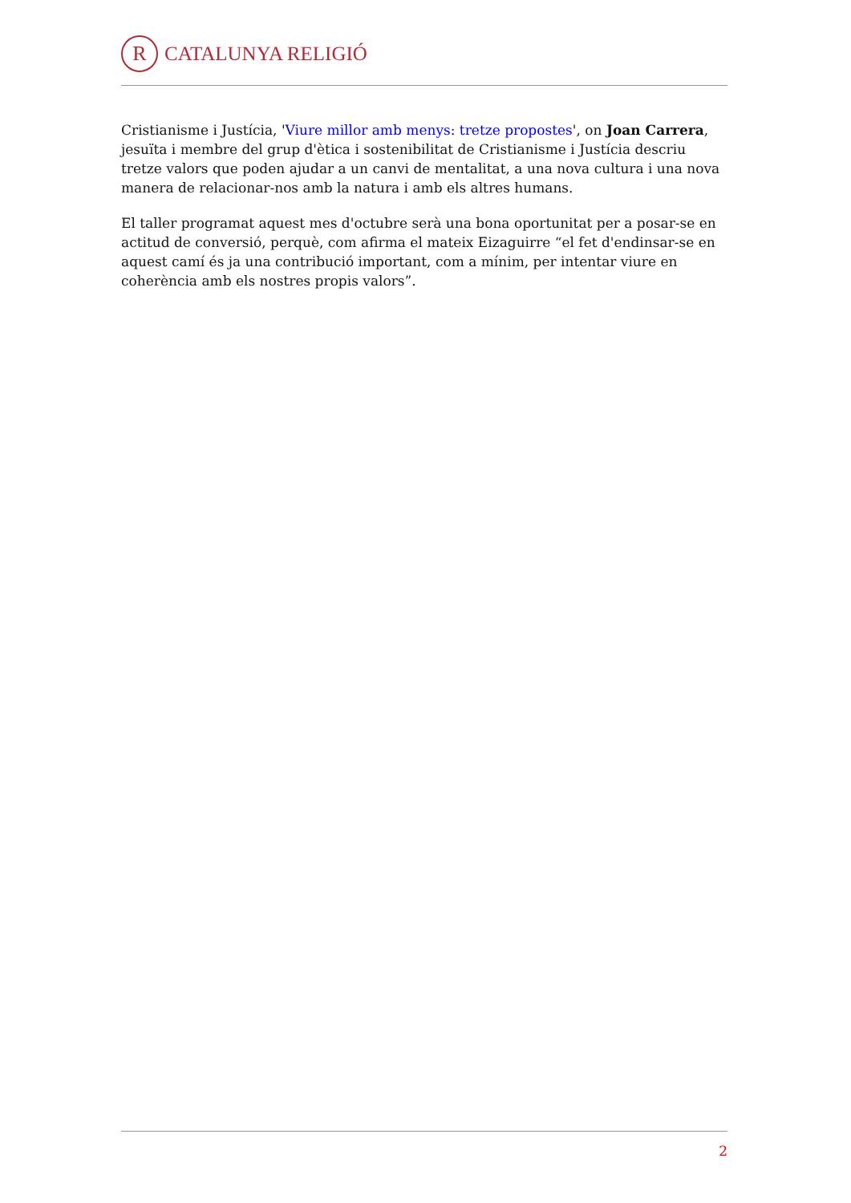R
CATALUNYA RELIGIÓ
Cristianisme i Justícia, 'Viure millor amb menys: tretze propostes', on Joan Carrera, jesuïta i membre del grup d'ètica i sostenibilitat de Cristianisme i Justícia descriu tretze valors que poden ajudar a un canvi de mentalitat, a una nova cultura i una nova manera de relacionar-nos amb la natura i amb els altres humans.
El taller programat aquest mes d'octubre serà una bona oportunitat per a posar-se en actitud de conversió, perquè, com afirma el mateix Eizaguirre “el fet d'endinsar-se en aquest camí és ja una contribució important, com a mínim, per intentar viure en coherència amb els nostres propis valors”.
2